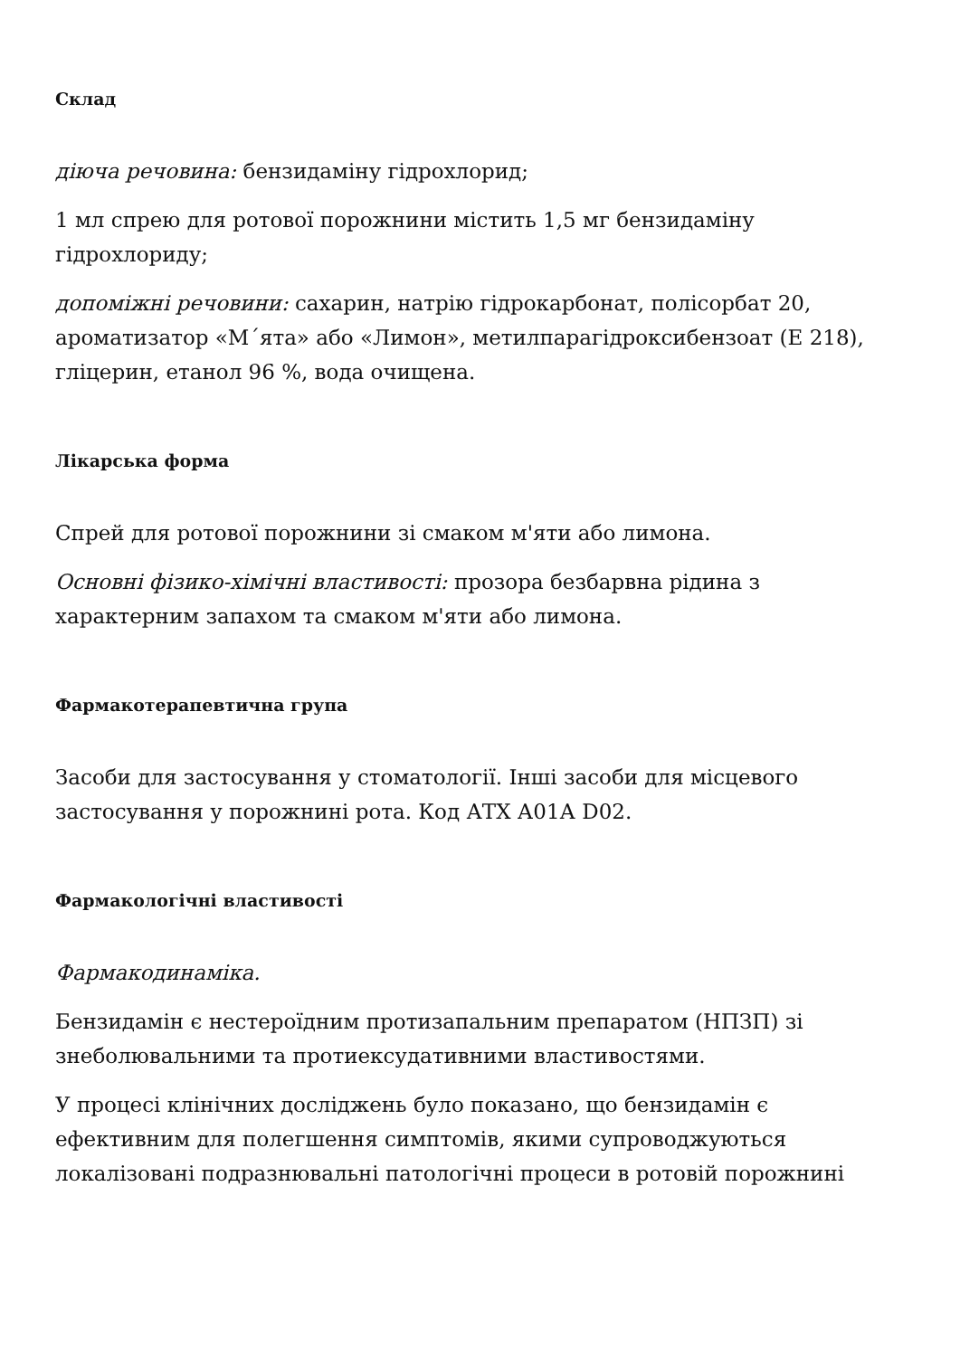Склад
діюча речовина: бензидаміну гідрохлорид;
1 мл спрею для ротової порожнини містить 1,5 мг бензидаміну гідрохлориду;
допоміжні речовини: сахарин, натрію гідрокарбонат, полісорбат 20, ароматизатор «М´ята» або «Лимон», метилпарагідроксибензоат (E 218), гліцерин, етанол 96 %, вода очищена.
Лікарська форма
Спрей для ротової порожнини зі смаком м'яти або лимона.
Основні фізико-хімічні властивості: прозора безбарвна рідина з характерним запахом та смаком м'яти або лимона.
Фармакотерапевтична група
Засоби для застосування у стоматології. Інші засоби для місцевого застосування у порожнині рота. Код АТХ А01А D02.
Фармакологічні властивості
Фармакодинаміка.
Бензидамін є нестероїдним протизапальним препаратом (НПЗП) зі знеболювальними та протиексудативними властивостями.
У процесі клінічних досліджень було показано, що бензидамін є ефективним для полегшення симптомів, якими супроводжуються локалізовані подразнювальні патологічні процеси в ротовій порожнині